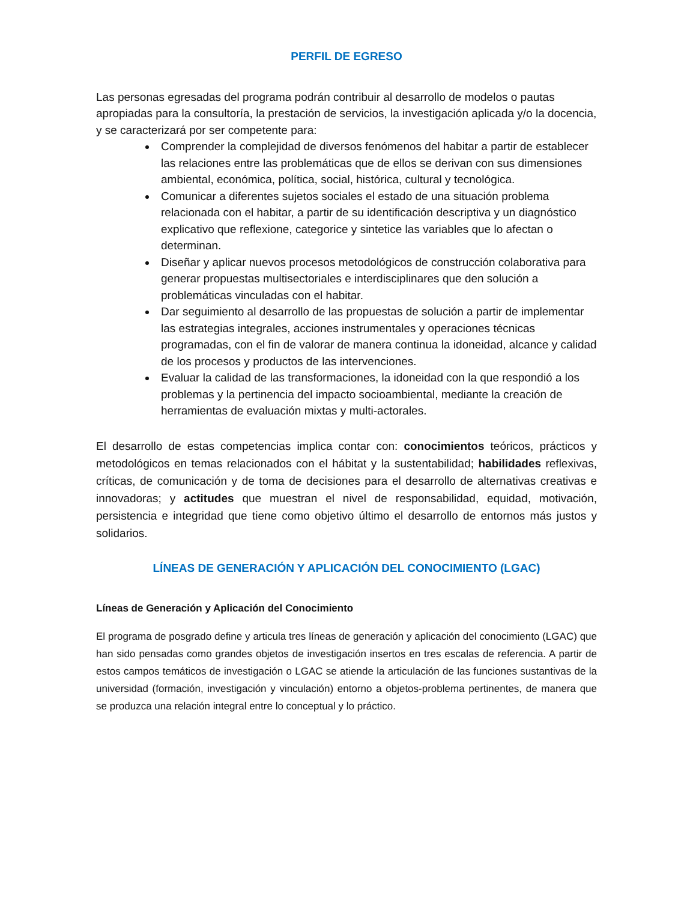PERFIL DE EGRESO
Las personas egresadas del programa podrán contribuir al desarrollo de modelos o pautas apropiadas para la consultoría, la prestación de servicios, la investigación aplicada y/o la docencia, y se caracterizará por ser competente para:
Comprender la complejidad de diversos fenómenos del habitar a partir de establecer las relaciones entre las problemáticas que de ellos se derivan con sus dimensiones ambiental, económica, política, social, histórica, cultural y tecnológica.
Comunicar a diferentes sujetos sociales el estado de una situación problema relacionada con el habitar, a partir de su identificación descriptiva y un diagnóstico explicativo que reflexione, categorice y sintetice las variables que lo afectan o determinan.
Diseñar y aplicar nuevos procesos metodológicos de construcción colaborativa para generar propuestas multisectoriales e interdisciplinares que den solución a problemáticas vinculadas con el habitar.
Dar seguimiento al desarrollo de las propuestas de solución a partir de implementar las estrategias integrales, acciones instrumentales y operaciones técnicas programadas, con el fin de valorar de manera continua la idoneidad, alcance y calidad de los procesos y productos de las intervenciones.
Evaluar la calidad de las transformaciones, la idoneidad con la que respondió a los problemas y la pertinencia del impacto socioambiental, mediante la creación de herramientas de evaluación mixtas y multi-actorales.
El desarrollo de estas competencias implica contar con: conocimientos teóricos, prácticos y metodológicos en temas relacionados con el hábitat y la sustentabilidad; habilidades reflexivas, críticas, de comunicación y de toma de decisiones para el desarrollo de alternativas creativas e innovadoras; y actitudes que muestran el nivel de responsabilidad, equidad, motivación, persistencia e integridad que tiene como objetivo último el desarrollo de entornos más justos y solidarios.
LÍNEAS DE GENERACIÓN Y APLICACIÓN DEL CONOCIMIENTO (LGAC)
Líneas de Generación y Aplicación del Conocimiento
El programa de posgrado define y articula tres líneas de generación y aplicación del conocimiento (LGAC) que han sido pensadas como grandes objetos de investigación insertos en tres escalas de referencia. A partir de estos campos temáticos de investigación o LGAC se atiende la articulación de las funciones sustantivas de la universidad (formación, investigación y vinculación) entorno a objetos-problema pertinentes, de manera que se produzca una relación integral entre lo conceptual y lo práctico.